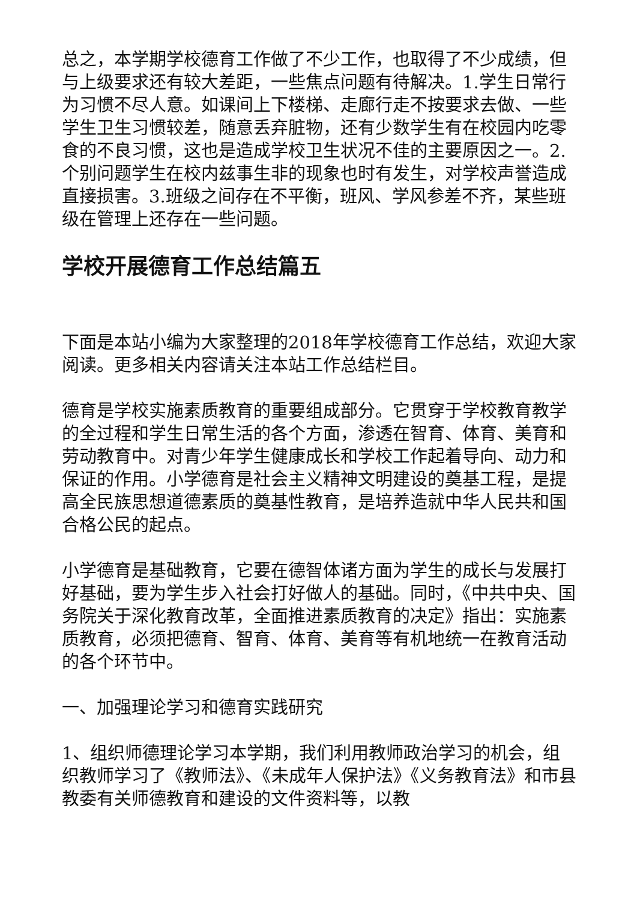总之，本学期学校德育工作做了不少工作，也取得了不少成绩，但与上级要求还有较大差距，一些焦点问题有待解决。1.学生日常行为习惯不尽人意。如课间上下楼梯、走廊行走不按要求去做、一些学生卫生习惯较差，随意丢弃脏物，还有少数学生有在校园内吃零食的不良习惯，这也是造成学校卫生状况不佳的主要原因之一。2.个别问题学生在校内兹事生非的现象也时有发生，对学校声誉造成直接损害。3.班级之间存在不平衡，班风、学风参差不齐，某些班级在管理上还存在一些问题。
学校开展德育工作总结篇五
下面是本站小编为大家整理的2018年学校德育工作总结，欢迎大家阅读。更多相关内容请关注本站工作总结栏目。
德育是学校实施素质教育的重要组成部分。它贯穿于学校教育教学的全过程和学生日常生活的各个方面，渗透在智育、体育、美育和劳动教育中。对青少年学生健康成长和学校工作起着导向、动力和保证的作用。小学德育是社会主义精神文明建设的奠基工程，是提高全民族思想道德素质的奠基性教育，是培养造就中华人民共和国合格公民的起点。
小学德育是基础教育，它要在德智体诸方面为学生的成长与发展打好基础，要为学生步入社会打好做人的基础。同时，《中共中央、国务院关于深化教育改革，全面推进素质教育的决定》指出：实施素质教育，必须把德育、智育、体育、美育等有机地统一在教育活动的各个环节中。
一、加强理论学习和德育实践研究
1、组织师德理论学习本学期，我们利用教师政治学习的机会，组织教师学习了《教师法》、《未成年人保护法》《义务教育法》和市县教委有关师德教育和建设的文件资料等，以教